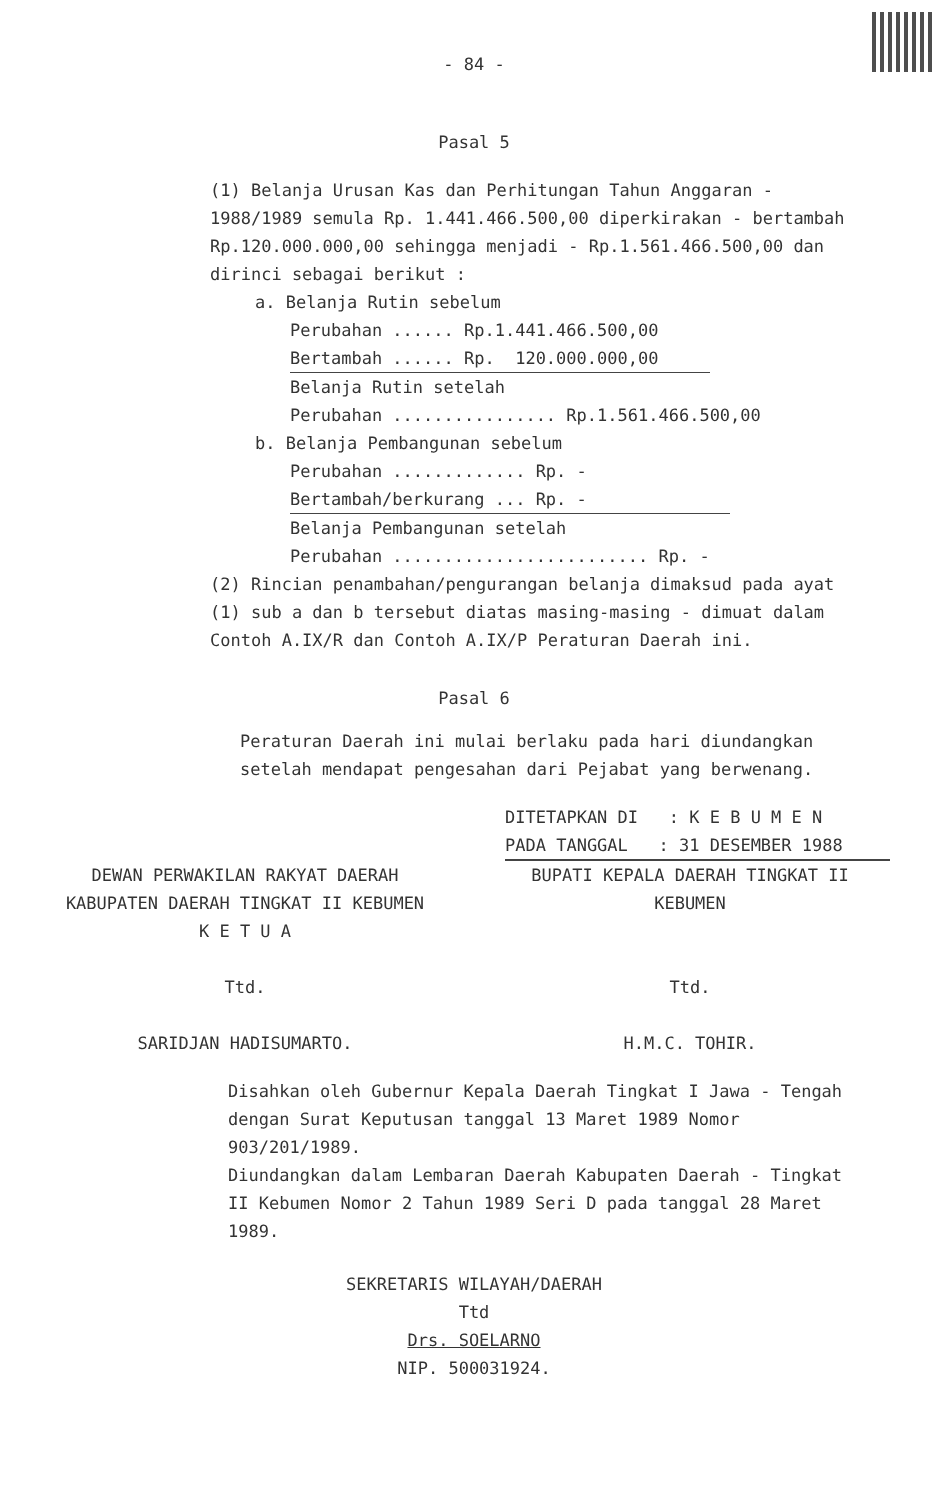- 84 -
Pasal 5
(1) Belanja Urusan Kas dan Perhitungan Tahun Anggaran - 1988/1989 semula Rp. 1.441.466.500,00 diperkirakan - bertambah Rp.120.000.000,00 sehingga menjadi - Rp.1.561.466.500,00 dan dirinci sebagai berikut :
a. Belanja Rutin sebelum
Perubahan ...... Rp.1.441.466.500,00
Bertambah ...... Rp. 120.000.000,00
Belanja Rutin setelah
Perubahan ................ Rp.1.561.466.500,00
b. Belanja Pembangunan sebelum
Perubahan ............. Rp. -
Bertambah/berkurang ... Rp. -
Belanja Pembangunan setelah
Perubahan ......................... Rp. -
(2) Rincian penambahan/pengurangan belanja dimaksud pada ayat (1) sub a dan b tersebut diatas masing-masing - dimuat dalam Contoh A.IX/R dan Contoh A.IX/P Peraturan Daerah ini.
Pasal 6
Peraturan Daerah ini mulai berlaku pada hari diundangkan setelah mendapat pengesahan dari Pejabat yang berwenang.
DITETAPKAN DI : K E B U M E N
PADA TANGGAL : 31 DESEMBER 1988
DEWAN PERWAKILAN RAKYAT DAERAH
KABUPATEN DAERAH TINGKAT II KEBUMEN
K E T U A
Ttd.
SARIDJAN HADISUMARTO.
BUPATI KEPALA DAERAH TINGKAT II
KEBUMEN
Ttd.
H.M.C. TOHIR.
Disahkan oleh Gubernur Kepala Daerah Tingkat I Jawa - Tengah dengan Surat Keputusan tanggal 13 Maret 1989 Nomor 903/201/1989.
Diundangkan dalam Lembaran Daerah Kabupaten Daerah - Tingkat II Kebumen Nomor 2 Tahun 1989 Seri D pada tanggal 28 Maret 1989.
SEKRETARIS WILAYAH/DAERAH
Ttd
Drs. SOELARNO
NIP. 500031924.